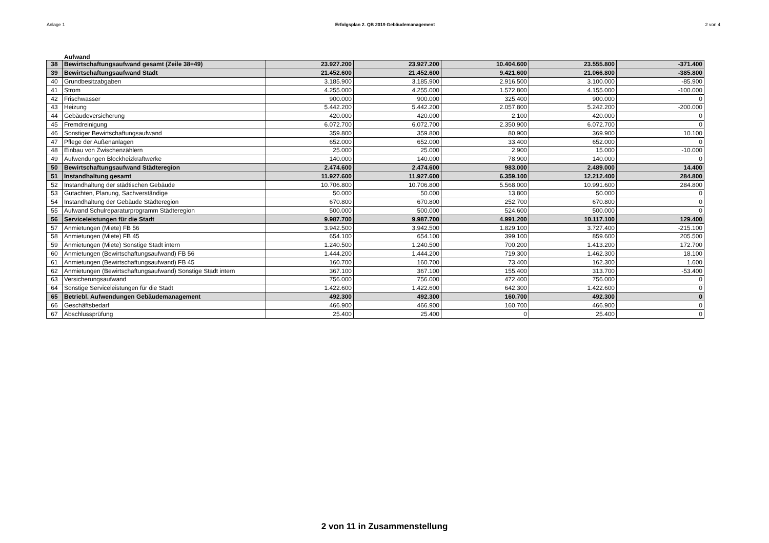Anlage 1 Erfolgsplan 2. QB 2019 Gebäudemanagement 2 von 4
Aufwand
| 38 | Bewirtschaftungsaufwand gesamt (Zeile 38+49) | 23.927.200 | 23.927.200 | 10.404.600 | 23.555.800 | -371.400 |
| 39 | Bewirtschaftungsaufwand Stadt | 21.452.600 | 21.452.600 | 9.421.600 | 21.066.800 | -385.800 |
| 40 | Grundbesitzabgaben | 3.185.900 | 3.185.900 | 2.916.500 | 3.100.000 | -85.900 |
| 41 | Strom | 4.255.000 | 4.255.000 | 1.572.800 | 4.155.000 | -100.000 |
| 42 | Frischwasser | 900.000 | 900.000 | 325.400 | 900.000 | 0 |
| 43 | Heizung | 5.442.200 | 5.442.200 | 2.057.800 | 5.242.200 | -200.000 |
| 44 | Gebäudeversicherung | 420.000 | 420.000 | 2.100 | 420.000 | 0 |
| 45 | Fremdreinigung | 6.072.700 | 6.072.700 | 2.350.900 | 6.072.700 | 0 |
| 46 | Sonstiger Bewirtschaftungsaufwand | 359.800 | 359.800 | 80.900 | 369.900 | 10.100 |
| 47 | Pflege der Außenanlagen | 652.000 | 652.000 | 33.400 | 652.000 | 0 |
| 48 | Einbau von Zwischenzählern | 25.000 | 25.000 | 2.900 | 15.000 | -10.000 |
| 49 | Aufwendungen Blockheizkraftwerke | 140.000 | 140.000 | 78.900 | 140.000 | 0 |
| 50 | Bewirtschaftungsaufwand Städteregion | 2.474.600 | 2.474.600 | 983.000 | 2.489.000 | 14.400 |
| 51 | Instandhaltung gesamt | 11.927.600 | 11.927.600 | 6.359.100 | 12.212.400 | 284.800 |
| 52 | Instandhaltung der städtischen Gebäude | 10.706.800 | 10.706.800 | 5.568.000 | 10.991.600 | 284.800 |
| 53 | Gutachten, Planung, Sachverständige | 50.000 | 50.000 | 13.800 | 50.000 | 0 |
| 54 | Instandhaltung der Gebäude Städteregion | 670.800 | 670.800 | 252.700 | 670.800 | 0 |
| 55 | Aufwand Schulreparaturprogramm Städteregion | 500.000 | 500.000 | 524.600 | 500.000 | 0 |
| 56 | Serviceleistungen für die Stadt | 9.987.700 | 9.987.700 | 4.991.200 | 10.117.100 | 129.400 |
| 57 | Anmietungen (Miete) FB 56 | 3.942.500 | 3.942.500 | 1.829.100 | 3.727.400 | -215.100 |
| 58 | Anmietungen (Miete) FB 45 | 654.100 | 654.100 | 399.100 | 859.600 | 205.500 |
| 59 | Anmietungen (Miete) Sonstige Stadt intern | 1.240.500 | 1.240.500 | 700.200 | 1.413.200 | 172.700 |
| 60 | Anmietungen (Bewirtschaftungsaufwand) FB 56 | 1.444.200 | 1.444.200 | 719.300 | 1.462.300 | 18.100 |
| 61 | Anmietungen (Bewirtschaftungsaufwand) FB 45 | 160.700 | 160.700 | 73.400 | 162.300 | 1.600 |
| 62 | Anmietungen (Bewirtschaftungsaufwand) Sonstige Stadt intern | 367.100 | 367.100 | 155.400 | 313.700 | -53.400 |
| 63 | Versicherungsaufwand | 756.000 | 756.000 | 472.400 | 756.000 | 0 |
| 64 | Sonstige Serviceleistungen für die Stadt | 1.422.600 | 1.422.600 | 642.300 | 1.422.600 | 0 |
| 65 | Betriebl. Aufwendungen Gebäudemanagement | 492.300 | 492.300 | 160.700 | 492.300 | 0 |
| 66 | Geschäftsbedarf | 466.900 | 466.900 | 160.700 | 466.900 | 0 |
| 67 | Abschlussprüfung | 25.400 | 25.400 | 0 | 25.400 | 0 |
2 von 11 in Zusammenstellung